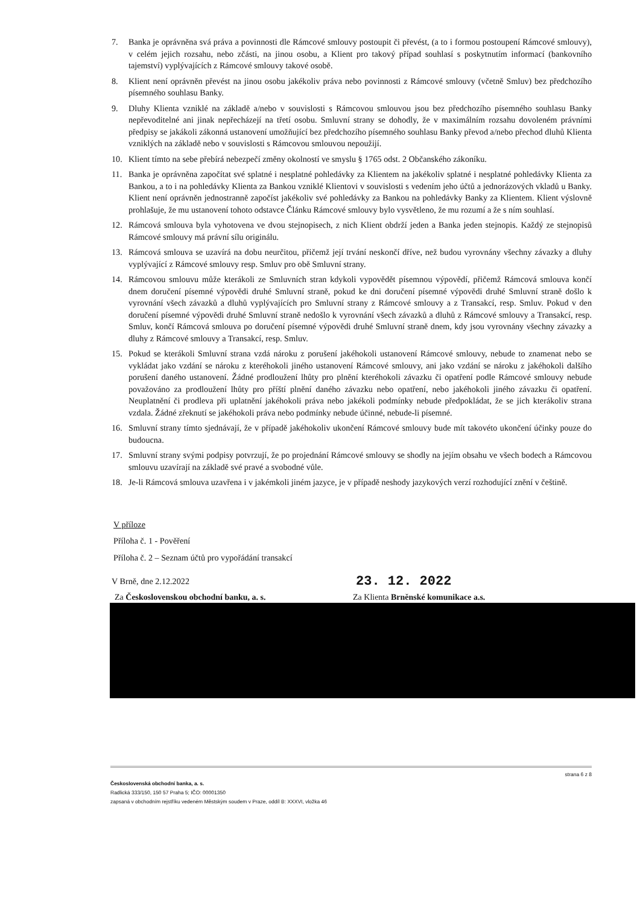7. Banka je oprávněna svá práva a povinnosti dle Rámcové smlouvy postoupit či převést, (a to i formou postoupení Rámcové smlouvy), v celém jejich rozsahu, nebo zčásti, na jinou osobu, a Klient pro takový případ souhlasí s poskytnutím informací (bankovního tajemství) vyplývajících z Rámcové smlouvy takové osobě.
8. Klient není oprávněn převést na jinou osobu jakékoliv práva nebo povinnosti z Rámcové smlouvy (včetně Smluv) bez předchozího písemného souhlasu Banky.
9. Dluhy Klienta vzniklé na základě a/nebo v souvislosti s Rámcovou smlouvou jsou bez předchozího písemného souhlasu Banky nepřevoditelné ani jinak nepřecházejí na třetí osobu. Smluvní strany se dohodly, že v maximálním rozsahu dovoleném právními předpisy se jakákoli zákonná ustanovení umožňující bez předchozího písemného souhlasu Banky převod a/nebo přechod dluhů Klienta vzniklých na základě nebo v souvislosti s Rámcovou smlouvou nepoužijí.
10. Klient tímto na sebe přebírá nebezpečí změny okolností ve smyslu § 1765 odst. 2 Občanského zákoníku.
11. Banka je oprávněna započítat své splatné i nesplatné pohledávky za Klientem na jakékoliv splatné i nesplatné pohledávky Klienta za Bankou, a to i na pohledávky Klienta za Bankou vzniklé Klientovi v souvislosti s vedením jeho účtů a jednorázových vkladů u Banky. Klient není oprávněn jednostranně započíst jakékoliv své pohledávky za Bankou na pohledávky Banky za Klientem. Klient výslovně prohlašuje, že mu ustanovení tohoto odstavce Článku Rámcové smlouvy bylo vysvětleno, že mu rozumí a že s ním souhlasí.
12. Rámcová smlouva byla vyhotovena ve dvou stejnopisech, z nich Klient obdrží jeden a Banka jeden stejnopis. Každý ze stejnopisů Rámcové smlouvy má právní sílu originálu.
13. Rámcová smlouva se uzavírá na dobu neurčitou, přičemž její trvání neskončí dříve, než budou vyrovnány všechny závazky a dluhy vyplývající z Rámcové smlouvy resp. Smluv pro obě Smluvní strany.
14. Rámcovou smlouvu může kterákoli ze Smluvních stran kdykoli vypovědět písemnou výpovědí, přičemž Rámcová smlouva končí dnem doručení písemné výpovědi druhé Smluvní straně, pokud ke dni doručení písemné výpovědi druhé Smluvní straně došlo k vyrovnání všech závazků a dluhů vyplývajících pro Smluvní strany z Rámcové smlouvy a z Transakcí, resp. Smluv. Pokud v den doručení písemné výpovědi druhé Smluvní straně nedošlo k vyrovnání všech závazků a dluhů z Rámcové smlouvy a Transakcí, resp. Smluv, končí Rámcová smlouva po doručení písemné výpovědi druhé Smluvní straně dnem, kdy jsou vyrovnány všechny závazky a dluhy z Rámcové smlouvy a Transakcí, resp. Smluv.
15. Pokud se kterákoli Smluvní strana vzdá nároku z porušení jakéhokoli ustanovení Rámcové smlouvy, nebude to znamenat nebo se vykládat jako vzdání se nároku z kteréhokoli jiného ustanovení Rámcové smlouvy, ani jako vzdání se nároku z jakéhokoli dalšího porušení daného ustanovení. Žádné prodloužení lhůty pro plnění kteréhokoli závazku či opatření podle Rámcové smlouvy nebude považováno za prodloužení lhůty pro příští plnění daného závazku nebo opatření, nebo jakéhokoli jiného závazku či opatření. Neuplatnění či prodleva při uplatnění jakéhokoli práva nebo jakékoli podmínky nebude předpokládat, že se jich kterákoliv strana vzdala. Žádné zřeknutí se jakéhokoli práva nebo podmínky nebude účinné, nebude-li písemné.
16. Smluvní strany tímto sjednávají, že v případě jakéhokoliv ukončení Rámcové smlouvy bude mít takovéto ukončení účinky pouze do budoucna.
17. Smluvní strany svými podpisy potvrzují, že po projednání Rámcové smlouvy se shodly na jejím obsahu ve všech bodech a Rámcovou smlouvu uzavírají na základě své pravé a svobodné vůle.
18. Je-li Rámcová smlouva uzavřena i v jakémkoli jiném jazyce, je v případě neshody jazykových verzí rozhodující znění v češtině.
V příloze
Příloha č. 1 - Pověření
Příloha č. 2 – Seznam účtů pro vypořádání transakcí
V Brně, dne 2.12.2022 23. 12. 2022
Za Československou obchodní banku, a. s. Za Klienta Brněnské komunikace a.s.
strana 6 z 8
Československá obchodní banka, a. s.
Radlická 333/150, 150 57 Praha 5; IČO: 00001350
zapsaná v obchodním rejstříku vedeném Městským soudem v Praze, oddíl B: XXXVI, vložka 46